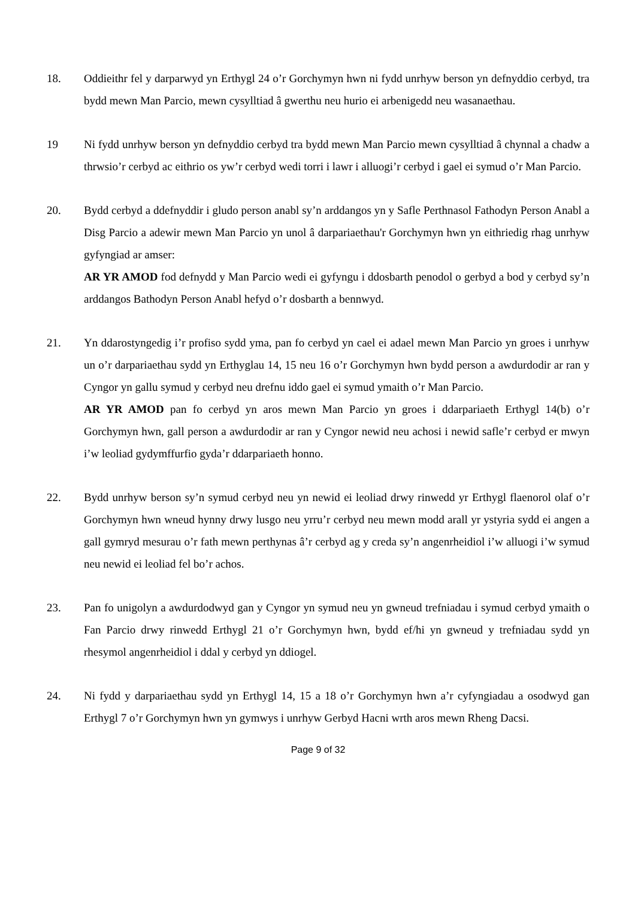18. Oddieithr fel y darparwyd yn Erthygl 24 o’r Gorchymyn hwn ni fydd unrhyw berson yn defnyddio cerbyd, tra bydd mewn Man Parcio, mewn cysylltiad â gwerthu neu hurio ei arbenigedd neu wasanaethau.
19 Ni fydd unrhyw berson yn defnyddio cerbyd tra bydd mewn Man Parcio mewn cysylltiad â chynnal a chadw a thrwsio’r cerbyd ac eithrio os yw’r cerbyd wedi torri i lawr i alluogi’r cerbyd i gael ei symud o’r Man Parcio.
20. Bydd cerbyd a ddefnyddir i gludo person anabl sy’n arddangos yn y Safle Perthnasol Fathodyn Person Anabl a Disg Parcio a adewir mewn Man Parcio yn unol â darpariaethau'r Gorchymyn hwn yn eithriedig rhag unrhyw gyfyngiad ar amser:
AR YR AMOD fod defnydd y Man Parcio wedi ei gyfyngu i ddosbarth penodol o gerbyd a bod y cerbyd sy’n arddangos Bathodyn Person Anabl hefyd o’r dosbarth a bennwyd.
21. Yn ddarostyngedig i’r profiso sydd yma, pan fo cerbyd yn cael ei adael mewn Man Parcio yn groes i unrhyw un o’r darpariaethau sydd yn Erthyglau 14, 15 neu 16 o’r Gorchymyn hwn bydd person a awdurdodir ar ran y Cyngor yn gallu symud y cerbyd neu drefnu iddo gael ei symud ymaith o’r Man Parcio.
AR YR AMOD pan fo cerbyd yn aros mewn Man Parcio yn groes i ddarpariaeth Erthygl 14(b) o’r Gorchymyn hwn, gall person a awdurdodir ar ran y Cyngor newid neu achosi i newid safle’r cerbyd er mwyn i’w leoliad gydymffurfio gyda’r ddarpariaeth honno.
22. Bydd unrhyw berson sy’n symud cerbyd neu yn newid ei leoliad drwy rinwedd yr Erthygl flaenorol olaf o’r Gorchymyn hwn wneud hynny drwy lusgo neu yrru’r cerbyd neu mewn modd arall yr ystyria sydd ei angen a gall gymryd mesurau o’r fath mewn perthynas â’r cerbyd ag y creda sy’n angenrheidiol i’w alluogi i’w symud neu newid ei leoliad fel bo’r achos.
23. Pan fo unigolyn a awdurdodwyd gan y Cyngor yn symud neu yn gwneud trefniadau i symud cerbyd ymaith o Fan Parcio drwy rinwedd Erthygl 21 o’r Gorchymyn hwn, bydd ef/hi yn gwneud y trefniadau sydd yn rhesymol angenrheidiol i ddal y cerbyd yn ddiogel.
24. Ni fydd y darpariaethau sydd yn Erthygl 14, 15 a 18 o’r Gorchymyn hwn a’r cyfyngiadau a osodwyd gan Erthygl 7 o’r Gorchymyn hwn yn gymwys i unrhyw Gerbyd Hacni wrth aros mewn Rheng Dacsi.
Page 9 of 32